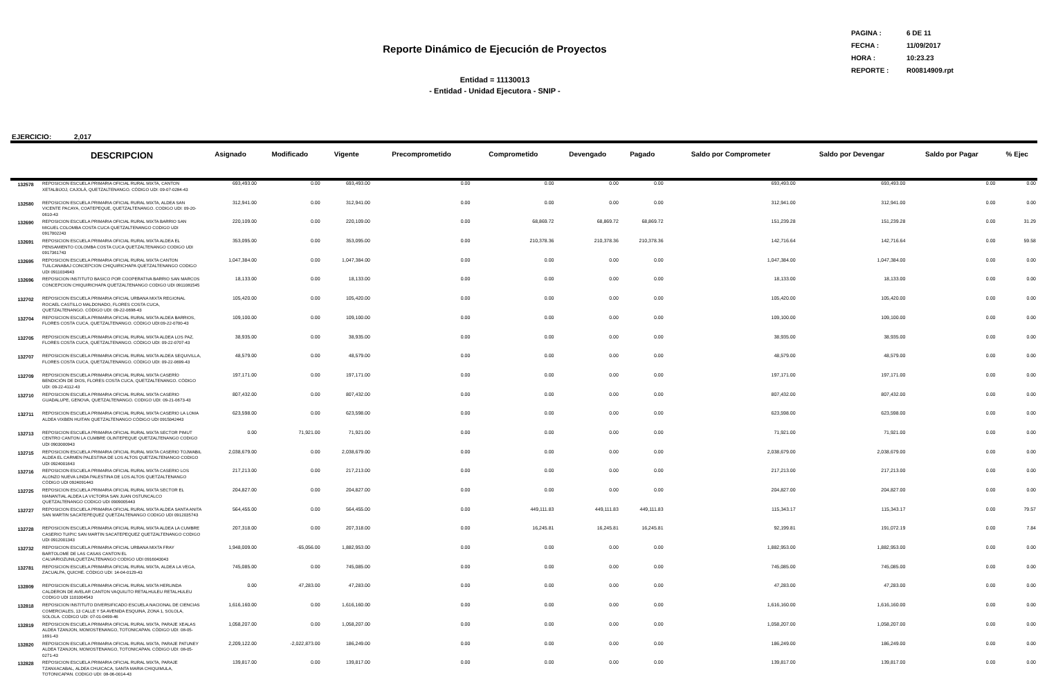Reporte Dinámico de Ejecución de Proyectos
Entidad = 11130013
- Entidad - Unidad Ejecutora - SNIP -
PAGINA : 6 DE 11
FECHA : 11/09/2017
HORA : 10:23.23
REPORTE : R00814909.rpt
EJERCICIO: 2,017
| | DESCRIPCION | Asignado | Modificado | Vigente | Precomprometido | Comprometido | Devengado | Pagado | Saldo por Comprometer | Saldo por Devengar | Saldo por Pagar | % Ejec |
| --- | --- | --- | --- | --- | --- | --- | --- | --- | --- | --- | --- | --- |
| 132578 | REPOSICION ESCUELA PRIMARIA OFICIAL RURAL MIXTA, CANTON XETALBIJOJ, CAJOLÁ, QUETZALTENANGO. CÓDIGO UDI: 09-07-0284-43 | 693,493.00 | 0.00 | 693,493.00 | 0.00 | 0.00 | 0.00 | 0.00 | 693,493.00 | 693,493.00 | 0.00 | 0.00 |
| 132580 | REPOSICION ESCUELA PRIMARIA OFICIAL RURAL MIXTA, ALDEA SAN VICENTE PACAYA, COATEPEQUE, QUETZALTENANGO. CODIGO UDI: 09-20-0610-43 | 312,941.00 | 0.00 | 312,941.00 | 0.00 | 0.00 | 0.00 | 0.00 | 312,941.00 | 312,941.00 | 0.00 | 0.00 |
| 132690 | REPOSICION ESCUELA PRIMARIA OFICIAL RURAL MIXTA BARRIO SAN MIGUEL COLOMBA COSTA CUCA QUETZALTENANGO CODIGO UDI 0917002243 | 220,109.00 | 0.00 | 220,109.00 | 0.00 | 68,869.72 | 68,869.72 | 68,869.72 | 151,239.28 | 151,239.28 | 0.00 | 31.29 |
| 132691 | REPOSICION ESCUELA PRIMARIA OFICIAL RURAL MIXTA ALDEA EL PENSAMIENTO COLOMBA COSTA CUCA QUETZALTENANGO CODIGO UDI 0917361743 | 353,095.00 | 0.00 | 353,095.00 | 0.00 | 210,378.36 | 210,378.36 | 210,378.36 | 142,716.64 | 142,716.64 | 0.00 | 59.58 |
| 132695 | REPOSICION ESCUELA PRIMARIA OFICIAL RURAL MIXTA CANTON TUILCANABAJ CONCEPCION CHIQUIRICHAPA QUETZALTENANGO CODIGO UDI 0911034943 | 1,047,384.00 | 0.00 | 1,047,384.00 | 0.00 | 0.00 | 0.00 | 0.00 | 1,047,384.00 | 1,047,384.00 | 0.00 | 0.00 |
| 132696 | REPOSICION INSTITUTO BASICO POR COOPERATIVA BARRIO SAN MARCOS CONCEPCION CHIQUIRICHAPA QUETZALTENANGO CODIGO UDI 0911081545 | 18,133.00 | 0.00 | 18,133.00 | 0.00 | 0.00 | 0.00 | 0.00 | 18,133.00 | 18,133.00 | 0.00 | 0.00 |
| 132702 | REPOSICION ESCUELA PRIMARIA OFICIAL URBANA MIXTA REGIONAL ROCAEL CASTILLO MALDONADO, FLORES COSTA CUCA, QUETZALTENANGO. CÓDIGO UDI: 09-22-0698-43 | 105,420.00 | 0.00 | 105,420.00 | 0.00 | 0.00 | 0.00 | 0.00 | 105,420.00 | 105,420.00 | 0.00 | 0.00 |
| 132704 | REPOSICION ESCUELA PRIMARIA OFICIAL RURAL MIXTA ALDEA BARRIOS, FLORES COSTA CUCA, QUETZALTENANGO. CÓDIGO UDI:09-22-0700-43 | 109,100.00 | 0.00 | 109,100.00 | 0.00 | 0.00 | 0.00 | 0.00 | 109,100.00 | 109,100.00 | 0.00 | 0.00 |
| 132705 | REPOSICION ESCUELA PRIMARIA OFICIAL RURAL MIXTA ALDEA LOS PAZ, FLORES COSTA CUCA, QUETZALTENANGO. CÓDIGO UDI: 09-22-0707-43 | 38,935.00 | 0.00 | 38,935.00 | 0.00 | 0.00 | 0.00 | 0.00 | 38,935.00 | 38,935.00 | 0.00 | 0.00 |
| 132707 | REPOSICION ESCUELA PRIMARIA OFICIAL RURAL MIXTA ALDEA SEQUIVILLA, FLORES COSTA CUCA, QUETZALTENANGO. CÓDIGO UDI: 09-22-0699-43 | 48,579.00 | 0.00 | 48,579.00 | 0.00 | 0.00 | 0.00 | 0.00 | 48,579.00 | 48,579.00 | 0.00 | 0.00 |
| 132709 | REPOSICION ESCUELA PRIMARIA OFICIAL RURAL MIXTA CASERÍO BENDICIÓN DE DIOS, FLORES COSTA CUCA, QUETZALTENANGO. CÒDIGO UDI: 09-22-4112-43 | 197,171.00 | 0.00 | 197,171.00 | 0.00 | 0.00 | 0.00 | 0.00 | 197,171.00 | 197,171.00 | 0.00 | 0.00 |
| 132710 | REPOSICION ESCUELA PRIMARIA OFICIAL RURAL MIXTA CASERIO GUADALUPE, GENOVA, QUETZALTENANGO. CODIGO UDI: 09-21-0673-43 | 807,432.00 | 0.00 | 807,432.00 | 0.00 | 0.00 | 0.00 | 0.00 | 807,432.00 | 807,432.00 | 0.00 | 0.00 |
| 132711 | REPOSICION ESCUELA PRIMARIA OFICIAL RURAL MIXTA CASERIO LA LOMA ALDEA VIXBEN HUITAN QUETZALTENANGO CÒDIGO UDI 0915042443 | 623,598.00 | 0.00 | 623,598.00 | 0.00 | 0.00 | 0.00 | 0.00 | 623,598.00 | 623,598.00 | 0.00 | 0.00 |
| 132713 | REPOSICION ESCUELA PRIMARIA OFICIAL RURAL MIXTA SECTOR PIMUT CENTRO CANTON LA CUMBRE OLINTEPEQUE QUETZALTENANGO CODIGO UDI 0903000943 | 0.00 | 71,921.00 | 71,921.00 | 0.00 | 0.00 | 0.00 | 0.00 | 71,921.00 | 71,921.00 | 0.00 | 0.00 |
| 132715 | REPOSICION ESCUELA PRIMARIA OFICIAL RURAL MIXTA CASERIO TOJWABIL ALDEA EL CARMEN PALESTINA DE LOS ALTOS QUETZALTENANGO CODIGO UDI 0924001643 | 2,038,679.00 | 0.00 | 2,038,679.00 | 0.00 | 0.00 | 0.00 | 0.00 | 2,038,679.00 | 2,038,679.00 | 0.00 | 0.00 |
| 132716 | REPOSICION ESCUELA PRIMARIA OFICIAL RURAL MIXTA CASERIO LOS ALONZO NUEVA LINDA PALESTINA DE LOS ALTOS QUETZALTENANGO CÒDIGO UDI 0924091443 | 217,213.00 | 0.00 | 217,213.00 | 0.00 | 0.00 | 0.00 | 0.00 | 217,213.00 | 217,213.00 | 0.00 | 0.00 |
| 132725 | REPOSICION ESCUELA PRIMARIA OFICIAL RURAL MIXTA SECTOR EL MANANTIAL ALDEA LA VICTORIA SAN JUAN OSTUNCALCO QUETZALTENANGO CODIGO UDI 0909005443 | 204,827.00 | 0.00 | 204,827.00 | 0.00 | 0.00 | 0.00 | 0.00 | 204,827.00 | 204,827.00 | 0.00 | 0.00 |
| 132727 | REPOSICION ESCUELA PRIMARIA OFICIAL RURAL MIXTA ALDEA SANTA ANITA SAN MARTIN SACATEPEQUEZ QUETZALTENANGO CODIGO UDI 0912035743 | 564,455.00 | 0.00 | 564,455.00 | 0.00 | 449,111.83 | 449,111.83 | 449,111.83 | 115,343.17 | 115,343.17 | 0.00 | 79.57 |
| 132728 | REPOSICION ESCUELA PRIMARIA OFICIAL RURAL MIXTA ALDEA LA CUMBRE CASERIO TUIPIC SAN MARTIN SACATEPEQUEZ QUETZALTENANGO CODIGO UDI 0912001343 | 207,318.00 | 0.00 | 207,318.00 | 0.00 | 16,245.81 | 16,245.81 | 16,245.81 | 92,199.81 | 191,072.19 | 0.00 | 7.84 |
| 132732 | REPOSICION ESCUELA PRIMARIA OFICIAL URBANA MIXTA FRAY BARTOLOME DE LAS CASAS CANTON EL CALVARIOZUNILQUETZALTENANGO CODIGO UDI 0916043043 | 1,948,009.00 | -65,056.00 | 1,882,953.00 | 0.00 | 0.00 | 0.00 | 0.00 | 1,882,953.00 | 1,882,953.00 | 0.00 | 0.00 |
| 132781 | REPOSICION ESCUELA PRIMARIA OFICIAL RURAL MIXTA, ALDEA LA VEGA, ZACUALPA, QUICHE. CÓDIGO UDI: 14-04-0129-43 | 745,085.00 | 0.00 | 745,085.00 | 0.00 | 0.00 | 0.00 | 0.00 | 745,085.00 | 745,085.00 | 0.00 | 0.00 |
| 132809 | REPOSICION ESCUELA PRIMARIA OFICIAL RURAL MIXTA HERLINDA CALDERON DE AVELAR CANTON VAQUILITO RETALHULEU RETALHULEU CODIGO UDI 1101004543 | 0.00 | 47,283.00 | 47,283.00 | 0.00 | 0.00 | 0.00 | 0.00 | 47,283.00 | 47,283.00 | 0.00 | 0.00 |
| 132818 | REPOSICION INSTITUTO DIVERSIFICADO ESCUELA NACIONAL DE CIENCIAS COMERCIALES, 13 CALLE Y 5A AVENIDA ESQUINA, ZONA 1, SOLOLA, SOLOLA. CODIGO UDI: 07-01-0499-46 | 1,616,160.00 | 0.00 | 1,616,160.00 | 0.00 | 0.00 | 0.00 | 0.00 | 1,616,160.00 | 1,616,160.00 | 0.00 | 0.00 |
| 132819 | REPOSICION ESCUELA PRIMARIA OFICIAL RURAL MIXTA, PARAJE XEALAS ALDEA TZANJON, MOMOSTENANGO, TOTONICAPAN. CÓDIGO UDI: 08-05-1691-43 | 1,058,207.00 | 0.00 | 1,058,207.00 | 0.00 | 0.00 | 0.00 | 0.00 | 1,058,207.00 | 1,058,207.00 | 0.00 | 0.00 |
| 132820 | REPOSICION ESCUELA PRIMARIA OFICIAL RURAL MIXTA, PARAJE PATUNEY ALDEA TZANJON, MOMOSTENANGO, TOTONICAPAN. CÓDIGO UDI: 08-05-0271-43 | 2,209,122.00 | -2,022,873.00 | 186,249.00 | 0.00 | 0.00 | 0.00 | 0.00 | 186,249.00 | 186,249.00 | 0.00 | 0.00 |
| 132828 | REPOSICION ESCUELA PRIMARIA OFICIAL RURAL MIXTA, PARAJE TZANXACABAL, ALDEA CHUICACA, SANTA MARIA CHIQUIMULA, TOTONICAPAN. CODIGO UDI: 08-06-0014-43 | 139,817.00 | 0.00 | 139,817.00 | 0.00 | 0.00 | 0.00 | 0.00 | 139,817.00 | 139,817.00 | 0.00 | 0.00 |